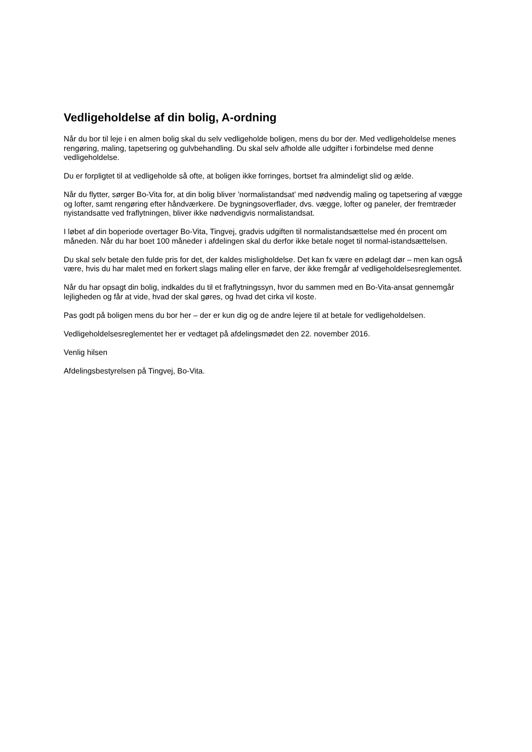Vedligeholdelse af din bolig, A-ordning
Når du bor til leje i en almen bolig skal du selv vedligeholde boligen, mens du bor der. Med vedligeholdelse menes rengøring, maling, tapetsering og gulvbehandling. Du skal selv afholde alle udgifter i forbindelse med denne vedligeholdelse.
Du er forpligtet til at vedligeholde så ofte, at boligen ikke forringes, bortset fra almindeligt slid og ælde.
Når du flytter, sørger Bo-Vita for, at din bolig bliver ’normalistandsat’ med nødvendig maling og tapetsering af vægge og lofter, samt rengøring efter håndværkere. De bygningsoverflader, dvs. vægge, lofter og paneler, der fremtræder nyistandsatte ved fraflytningen, bliver ikke nødvendigvis normalistandsat.
I løbet af din boperiode overtager Bo-Vita, Tingvej, gradvis udgiften til normalistandsættelse med én procent om måneden. Når du har boet 100 måneder i afdelingen skal du derfor ikke betale noget til normal-istandsættelsen.
Du skal selv betale den fulde pris for det, der kaldes misligholdelse. Det kan fx være en ødelagt dør – men kan også være, hvis du har malet med en forkert slags maling eller en farve, der ikke fremgår af vedligeholdelsesreglementet.
Når du har opsagt din bolig, indkaldes du til et fraflytningssyn, hvor du sammen med en Bo-Vita-ansat gennemgår lejligheden og får at vide, hvad der skal gøres, og hvad det cirka vil koste.
Pas godt på boligen mens du bor her – der er kun dig og de andre lejere til at betale for vedligeholdelsen.
Vedligeholdelsesreglementet her er vedtaget på afdelingsmødet den 22. november 2016.
Venlig hilsen
Afdelingsbestyrelsen på Tingvej, Bo-Vita.